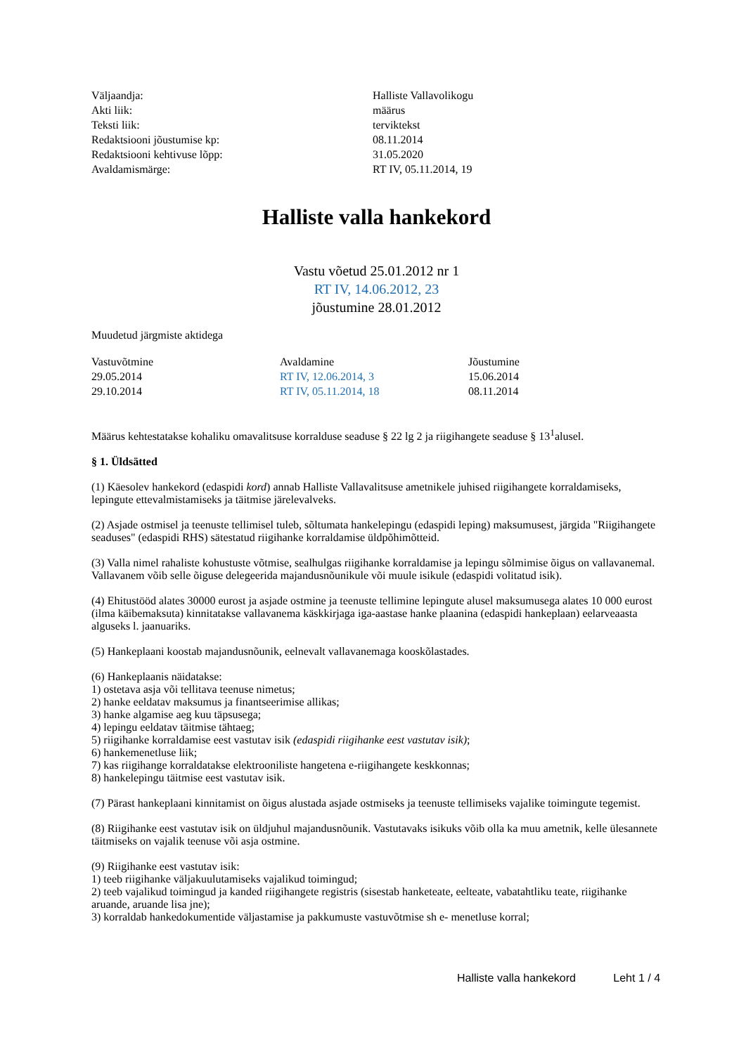| Väljaandja: | Halliste Vallavolikogu |
| Akti liik: | määrus |
| Teksti liik: | terviktekst |
| Redaktsiooni jõustumise kp: | 08.11.2014 |
| Redaktsiooni kehtivuse lõpp: | 31.05.2020 |
| Avaldamismärge: | RT IV, 05.11.2014, 19 |
Halliste valla hankekord
Vastu võetud 25.01.2012 nr 1
RT IV, 14.06.2012, 23
jõustumine 28.01.2012
Muudetud järgmiste aktidega
| Vastuvõtmine | Avaldamine | Jõustumine |
| --- | --- | --- |
| 29.05.2014 | RT IV, 12.06.2014, 3 | 15.06.2014 |
| 29.10.2014 | RT IV, 05.11.2014, 18 | 08.11.2014 |
Määrus kehtestatakse kohaliku omavalitsuse korralduse seaduse § 22 lg 2 ja riigihangete seaduse § 13<sup>1</sup>alusel.
§ 1. Üldsätted
(1) Käesolev hankekord (edaspidi kord) annab Halliste Vallavalitsuse ametnikele juhised riigihangete korraldamiseks, lepingute ettevalmistamiseks ja täitmise järelevalveks.
(2) Asjade ostmisel ja teenuste tellimisel tuleb, sõltumata hankelepingu (edaspidi leping) maksumusest, järgida "Riigihangete seaduses" (edaspidi RHS) sätestatud riigihanke korraldamise üldpõhimõtteid.
(3) Valla nimel rahaliste kohustuste võtmise, sealhulgas riigihanke korraldamise ja lepingu sõlmimise õigus on vallavanemal. Vallavanem võib selle õiguse delegeerida majandusnõunikule või muule isikule (edaspidi volitatud isik).
(4) Ehitustööd alates 30000 eurost ja asjade ostmine ja teenuste tellimine lepingute alusel maksumusega alates 10 000 eurost (ilma käibemaksuta) kinnitatakse vallavanema käskkirjaga iga-aastase hanke plaanina (edaspidi hankeplaan) eelarveaasta alguseks l. jaanuariks.
(5) Hankeplaani koostab majandusnõunik, eelnevalt vallavanemaga kooskõlastades.
(6) Hankeplaanis näidatakse:
1) ostetava asja või tellitava teenuse nimetus;
2) hanke eeldatav maksumus ja finantseerimise allikas;
3) hanke algamise aeg kuu täpsusega;
4) lepingu eeldatav täitmise tähtaeg;
5) riigihanke korraldamise eest vastutav isik (edaspidi riigihanke eest vastutav isik);
6) hankemenetluse liik;
7) kas riigihange korraldatakse elektrooniliste hangetena e-riigihangete keskkonnas;
8) hankelepingu täitmise eest vastutav isik.
(7) Pärast hankeplaani kinnitamist on õigus alustada asjade ostmiseks ja teenuste tellimiseks vajalike toimingute tegemist.
(8) Riigihanke eest vastutav isik on üldjuhul majandusnõunik. Vastutavaks isikuks võib olla ka muu ametnik, kelle ülesannete täitmiseks on vajalik teenuse või asja ostmine.
(9) Riigihanke eest vastutav isik:
1) teeb riigihanke väljakuulutamiseks vajalikud toimingud;
2) teeb vajalikud toimingud ja kanded riigihangete registris (sisestab hanketeate, eelteate, vabatahtliku teate, riigihanke aruande, aruande lisa jne);
3) korraldab hankedokumentide väljastamise ja pakkumuste vastuvõtmise sh e- menetluse korral;
Halliste valla hankekord Leht 1 / 4